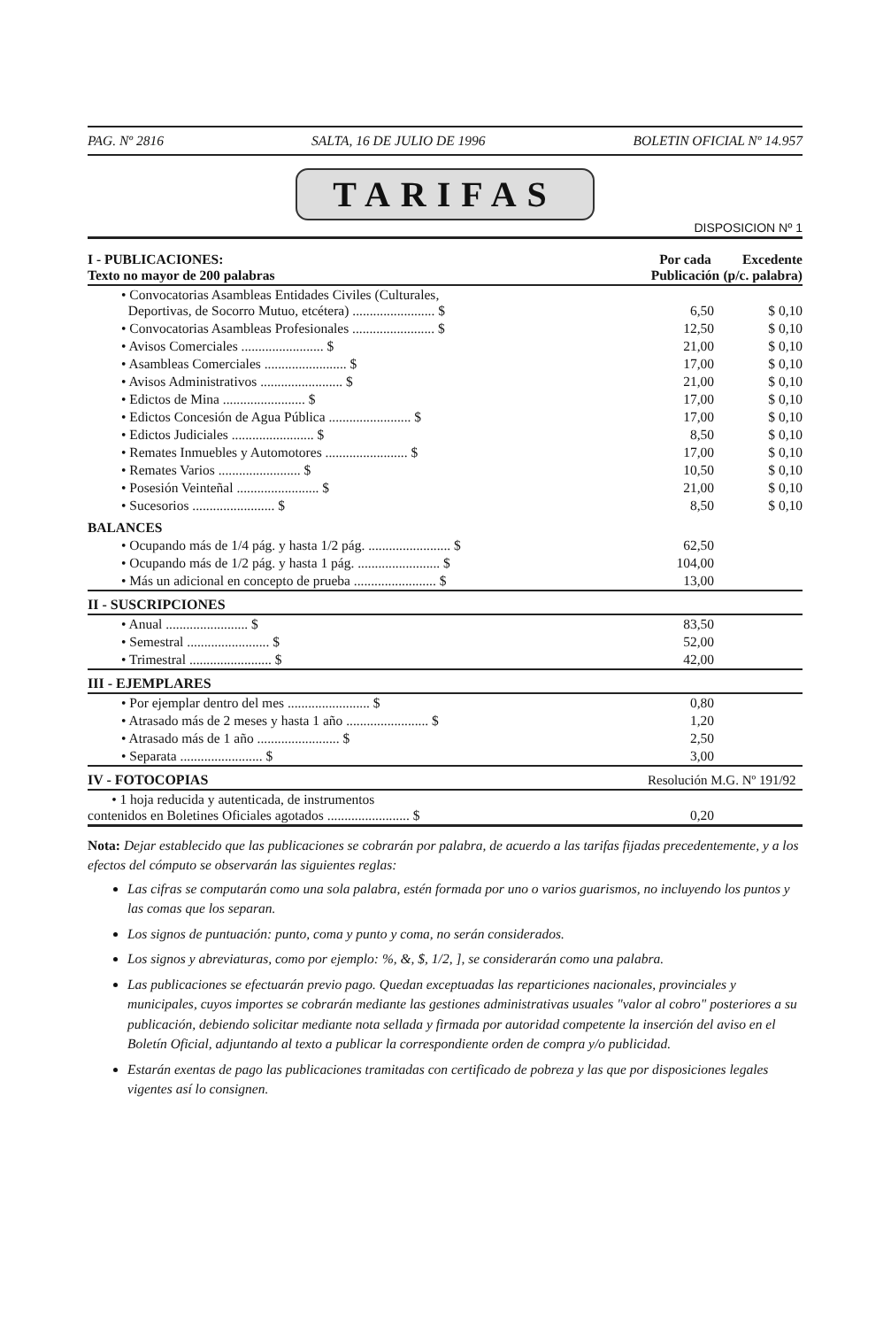PAG. Nº 2816 SALTA, 16 DE JULIO DE 1996 BOLETIN OFICIAL Nº 14.957
TARIFAS
DISPOSICION Nº 1
| I - PUBLICACIONES: Texto no mayor de 200 palabras | Por cada Publicación | Excedente (p/c. palabra) |
| --- | --- | --- |
| • Convocatorias Asambleas Entidades Civiles (Culturales, Deportivas, de Socorro Mutuo, etcétera) ........................ $ | 6,50 | $ 0,10 |
| • Convocatorias Asambleas Profesionales ........................ $ | 12,50 | $ 0,10 |
| • Avisos Comerciales ........................ $ | 21,00 | $ 0,10 |
| • Asambleas Comerciales ........................ $ | 17,00 | $ 0,10 |
| • Avisos Administrativos ........................ $ | 21,00 | $ 0,10 |
| • Edictos de Mina ........................ $ | 17,00 | $ 0,10 |
| • Edictos Concesión de Agua Pública ........................ $ | 17,00 | $ 0,10 |
| • Edictos Judiciales ........................ $ | 8,50 | $ 0,10 |
| • Remates Inmuebles y Automotores ........................ $ | 17,00 | $ 0,10 |
| • Remates Varios ........................ $ | 10,50 | $ 0,10 |
| • Posesión Veinteñal ........................ $ | 21,00 | $ 0,10 |
| • Sucesorios ........................ $ | 8,50 | $ 0,10 |
| BALANCES | | |
| • Ocupando más de 1/4 pág. y hasta 1/2 pág. ........................ $ | 62,50 | |
| • Ocupando más de 1/2 pág. y hasta 1 pág. ........................ $ | 104,00 | |
| • Más un adicional en concepto de prueba ........................ $ | 13,00 | |
| II - SUSCRIPCIONES | | |
| • Anual ........................ $ | 83,50 | |
| • Semestral ........................ $ | 52,00 | |
| • Trimestral ........................ $ | 42,00 | |
| III - EJEMPLARES | | |
| • Por ejemplar dentro del mes ........................ $ | 0,80 | |
| • Atrasado más de 2 meses y hasta 1 año ........................ $ | 1,20 | |
| • Atrasado más de 1 año ........................ $ | 2,50 | |
| • Separata ........................ $ | 3,00 | |
| IV - FOTOCOPIAS | Resolución M.G. Nº 191/92 | |
| • 1 hoja reducida y autenticada, de instrumentos contenidos en Boletines Oficiales agotados ........................ $ | 0,20 | |
Nota: Dejar establecido que las publicaciones se cobrarán por palabra, de acuerdo a las tarifas fijadas precedentemente, y a los efectos del cómputo se observarán las siguientes reglas:
Las cifras se computarán como una sola palabra, estén formada por uno o varios guarismos, no incluyendo los puntos y las comas que los separan.
Los signos de puntuación: punto, coma y punto y coma, no serán considerados.
Los signos y abreviaturas, como por ejemplo: %, &, $, 1/2, ], se considerarán como una palabra.
Las publicaciones se efectuarán previo pago. Quedan exceptuadas las reparticiones nacionales, provinciales y municipales, cuyos importes se cobrarán mediante las gestiones administrativas usuales "valor al cobro" posteriores a su publicación, debiendo solicitar mediante nota sellada y firmada por autoridad competente la inserción del aviso en el Boletín Oficial, adjuntando al texto a publicar la correspondiente orden de compra y/o publicidad.
Estarán exentas de pago las publicaciones tramitadas con certificado de pobreza y las que por disposiciones legales vigentes así lo consignen.